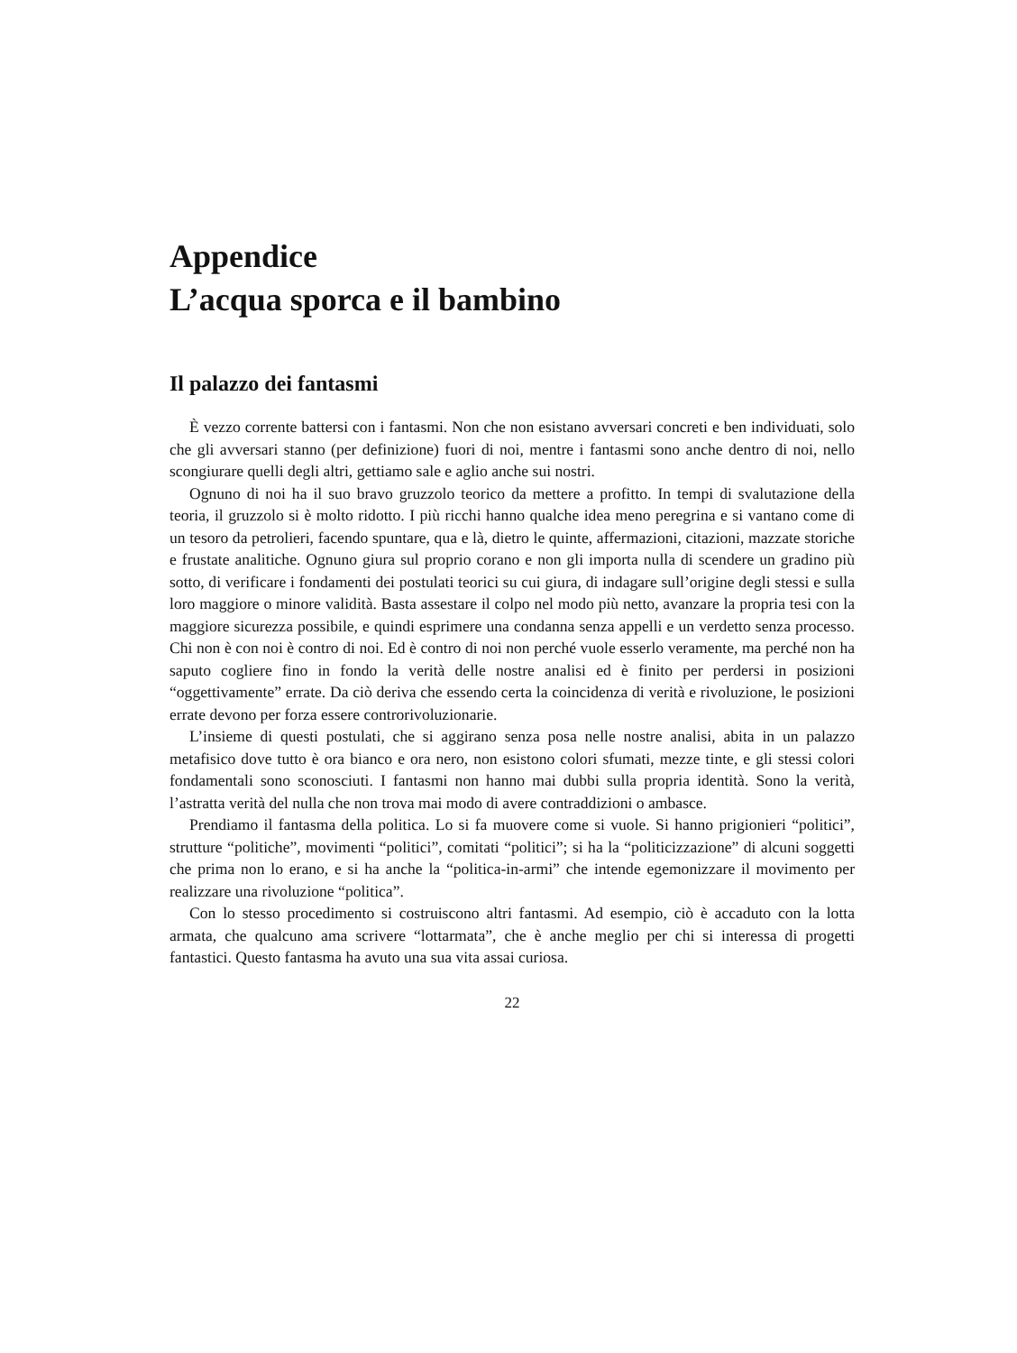Appendice
L’acqua sporca e il bambino
Il palazzo dei fantasmi
È vezzo corrente battersi con i fantasmi. Non che non esistano avversari concreti e ben individuati, solo che gli avversari stanno (per definizione) fuori di noi, mentre i fantasmi sono anche dentro di noi, nello scongiurare quelli degli altri, gettiamo sale e aglio anche sui nostri.
Ognuno di noi ha il suo bravo gruzzolo teorico da mettere a profitto. In tempi di svalutazione della teoria, il gruzzolo si è molto ridotto. I più ricchi hanno qualche idea meno peregrina e si vantano come di un tesoro da petrolieri, facendo spuntare, qua e là, dietro le quinte, affermazioni, citazioni, mazzate storiche e frustate analitiche. Ognuno giura sul proprio corano e non gli importa nulla di scendere un gradino più sotto, di verificare i fondamenti dei postulati teorici su cui giura, di indagare sull’origine degli stessi e sulla loro maggiore o minore validità. Basta assestare il colpo nel modo più netto, avanzare la propria tesi con la maggiore sicurezza possibile, e quindi esprimere una condanna senza appelli e un verdetto senza processo. Chi non è con noi è contro di noi. Ed è contro di noi non perché vuole esserlo veramente, ma perché non ha saputo cogliere fino in fondo la verità delle nostre analisi ed è finito per perdersi in posizioni “oggettivamente” errate. Da ciò deriva che essendo certa la coincidenza di verità e rivoluzione, le posizioni errate devono per forza essere controrivoluzionarie.
L’insieme di questi postulati, che si aggirano senza posa nelle nostre analisi, abita in un palazzo metafisico dove tutto è ora bianco e ora nero, non esistono colori sfumati, mezze tinte, e gli stessi colori fondamentali sono sconosciuti. I fantasmi non hanno mai dubbi sulla propria identità. Sono la verità, l’astratta verità del nulla che non trova mai modo di avere contraddizioni o ambasce.
Prendiamo il fantasma della politica. Lo si fa muovere come si vuole. Si hanno prigionieri “politici”, strutture “politiche”, movimenti “politici”, comitati “politici”; si ha la “politicizzazione” di alcuni soggetti che prima non lo erano, e si ha anche la “politica-in-armi” che intende egemonizzare il movimento per realizzare una rivoluzione “politica”.
Con lo stesso procedimento si costruiscono altri fantasmi. Ad esempio, ciò è accaduto con la lotta armata, che qualcuno ama scrivere “lottarmata”, che è anche meglio per chi si interessa di progetti fantastici. Questo fantasma ha avuto una sua vita assai curiosa.
22